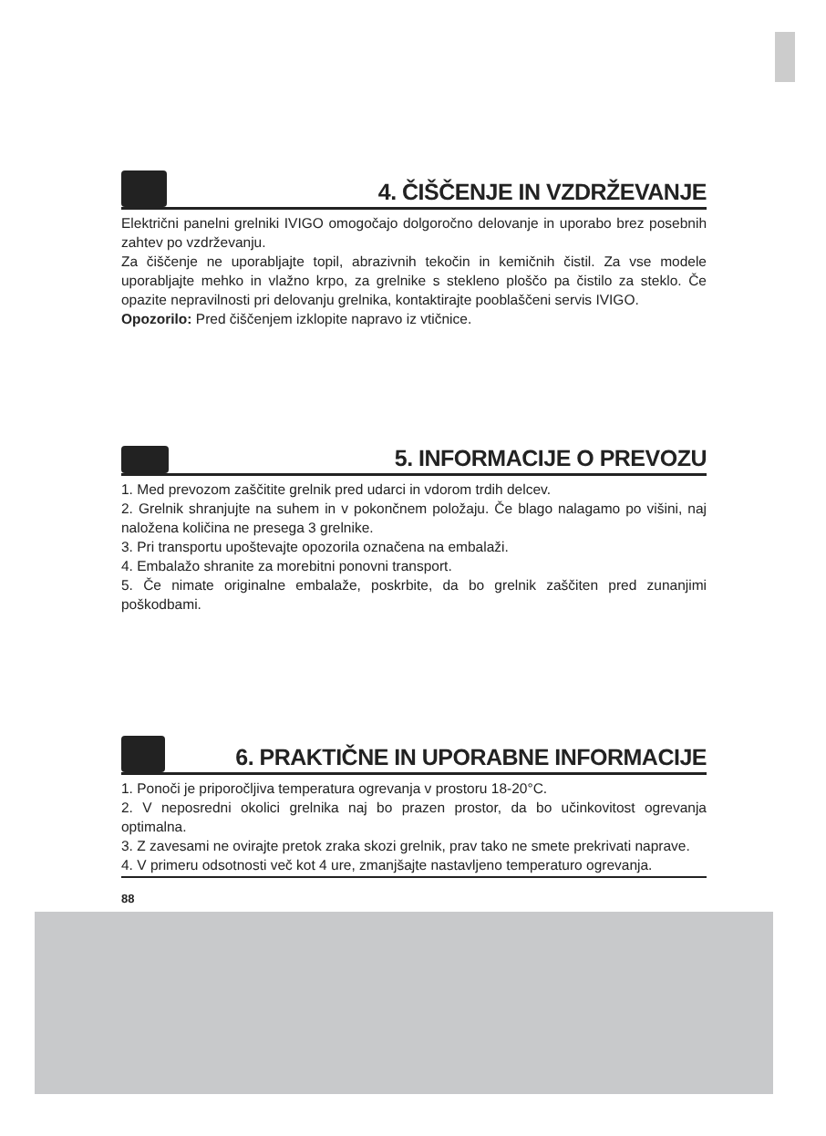4. ČIŠČENJE IN VZDRŽEVANJE
Električni panelni grelniki IVIGO omogočajo dolgoročno delovanje in uporabo brez posebnih zahtev po vzdrževanju.
Za čiščenje ne uporabljajte topil, abrazivnih tekočin in kemičnih čistil. Za vse modele uporabljajte mehko in vlažno krpo, za grelnike s stekleno ploščo pa čistilo za steklo. Če opazite nepravilnosti pri delovanju grelnika, kontaktirajte pooblaščeni servis IVIGO.
Opozorilo: Pred čiščenjem izklopite napravo iz vtičnice.
5. INFORMACIJE O PREVOZU
1. Med prevozom zaščitite grelnik pred udarci in vdorom trdih delcev.
2. Grelnik shranjujte na suhem in v pokončnem položaju. Če blago nalagamo po višini, naj naložena količina ne presega 3 grelnike.
3. Pri transportu upoštevajte opozorila označena na embalaži.
4. Embalažo shranite za morebitni ponovni transport.
5. Če nimate originalne embalaže, poskrbite, da bo grelnik zaščiten pred zunanjimi poškodbami.
6. PRAKTIČNE IN UPORABNE INFORMACIJE
1. Ponoči je priporočljiva temperatura ogrevanja v prostoru 18-20°C.
2. V neposredni okolici grelnika naj bo prazen prostor, da bo učinkovitost ogrevanja optimalna.
3. Z zavesami ne ovirajte pretok zraka skozi grelnik, prav tako ne smete prekrivati naprave.
4. V primeru odsotnosti več kot 4 ure, zmanjšajte nastavljeno temperaturo ogrevanja.
88